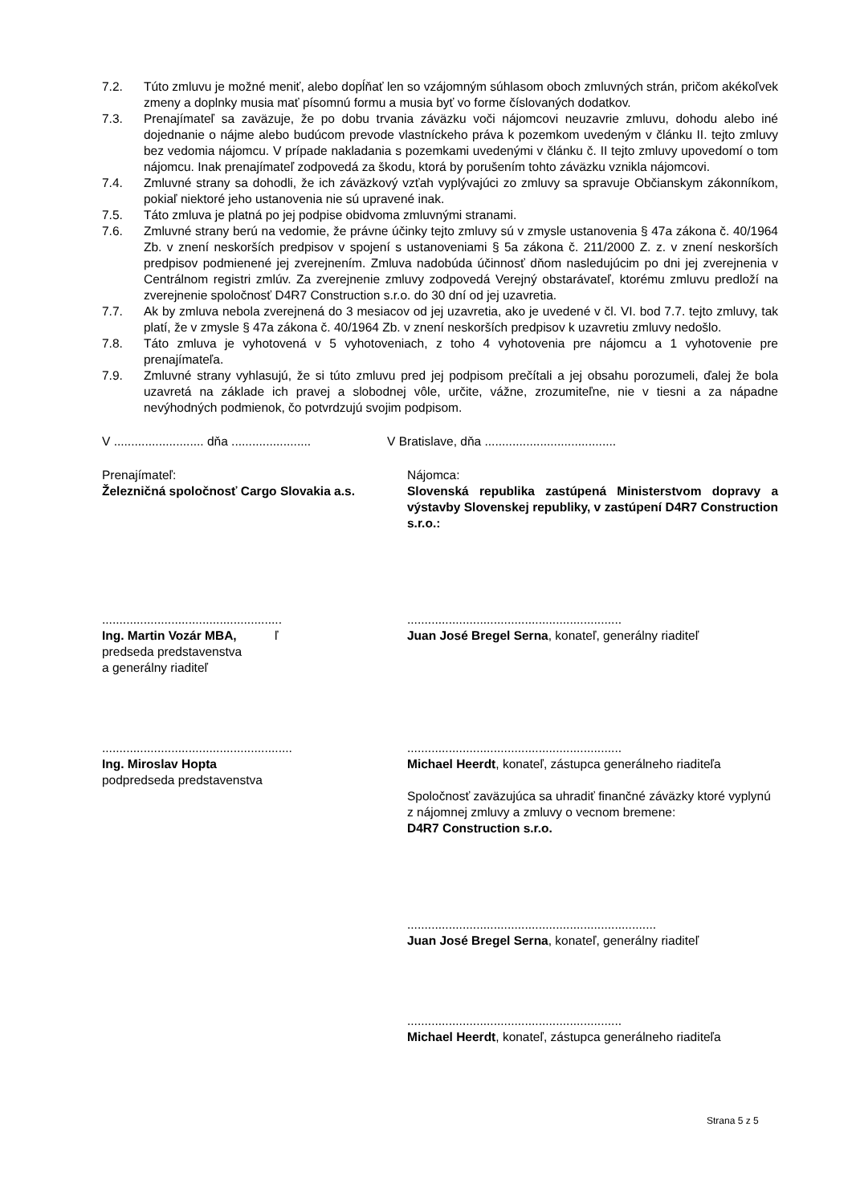7.2. Túto zmluvu je možné meniť, alebo dopĺňať len so vzájomným súhlasom oboch zmluvných strán, pričom akékoľvek zmeny a doplnky musia mať písomnú formu a musia byť vo forme číslovaných dodatkov.
7.3. Prenajímateľ sa zaväzuje, že po dobu trvania záväzku voči nájomcovi neuzavrie zmluvu, dohodu alebo iné dojednanie o nájme alebo budúcom prevode vlastníckeho práva k pozemkom uvedeným v článku II. tejto zmluvy bez vedomia nájomcu. V prípade nakladania s pozemkami uvedenými v článku č. II tejto zmluvy upovedomí o tom nájomcu. Inak prenajímateľ zodpovedá za škodu, ktorá by porušením tohto záväzku vznikla nájomcovi.
7.4. Zmluvné strany sa dohodli, že ich záväzkový vzťah vyplývajúci zo zmluvy sa spravuje Občianskym zákonníkom, pokiaľ niektoré jeho ustanovenia nie sú upravené inak.
7.5. Táto zmluva je platná po jej podpise obidvoma zmluvnými stranami.
7.6. Zmluvné strany berú na vedomie, že právne účinky tejto zmluvy sú v zmysle ustanovenia § 47a zákona č. 40/1964 Zb. v znení neskorších predpisov v spojení s ustanoveniami § 5a zákona č. 211/2000 Z. z. v znení neskorších predpisov podmienené jej zverejnením. Zmluva nadobúda účinnosť dňom nasledujúcim po dni jej zverejnenia v Centrálnom registri zmlúv. Za zverejnenie zmluvy zodpovedá Verejný obstarávateľ, ktorému zmluvu predloží na zverejnenie spoločnosť D4R7 Construction s.r.o. do 30 dní od jej uzavretia.
7.7. Ak by zmluva nebola zverejnená do 3 mesiacov od jej uzavretia, ako je uvedené v čl. VI. bod 7.7. tejto zmluvy, tak platí, že v zmysle § 47a zákona č. 40/1964 Zb. v znení neskorších predpisov k uzavretiu zmluvy nedošlo.
7.8. Táto zmluva je vyhotovená v 5 vyhotoveniach, z toho 4 vyhotovenia pre nájomcu a 1 vyhotovenie pre prenajímateľa.
7.9. Zmluvné strany vyhlasujú, že si túto zmluvu pred jej podpisom prečítali a jej obsahu porozumeli, ďalej že bola uzavretá na základe ich pravej a slobodnej vôle, určite, vážne, zrozumiteľne, nie v tiesni a za nápadne nevýhodných podmienok, čo potvrdzujú svojim podpisom.
V .......................... dňa .......................
V Bratislave, dňa ......................................
Prenajímateľ:
Železničná spoločnosť Cargo Slovakia a.s.
Nájomca:
Slovenská republika zastúpená Ministerstvom dopravy a výstavby Slovenskej republiky, v zastúpení D4R7 Construction s.r.o.:
....................................................
Ing. Martin Vozár MBA, ľ
predseda predstavenstva
a generálny riaditeľ
..............................................................
Juan José Bregel Serna, konateľ, generálny riaditeľ
.......................................................
Ing. Miroslav Hopta
podpredseda predstavenstva
..............................................................
Michael Heerdt, konateľ, zástupca generálneho riaditeľa
Spoločnosť zaväzujúca sa uhradiť finančné záväzky ktoré vyplynú z nájomnej zmluvy a zmluvy o vecnom bremene:
D4R7 Construction s.r.o.
........................................................................
Juan José Bregel Serna, konateľ, generálny riaditeľ
..............................................................
Michael Heerdt, konateľ, zástupca generálneho riaditeľa
Strana 5 z 5